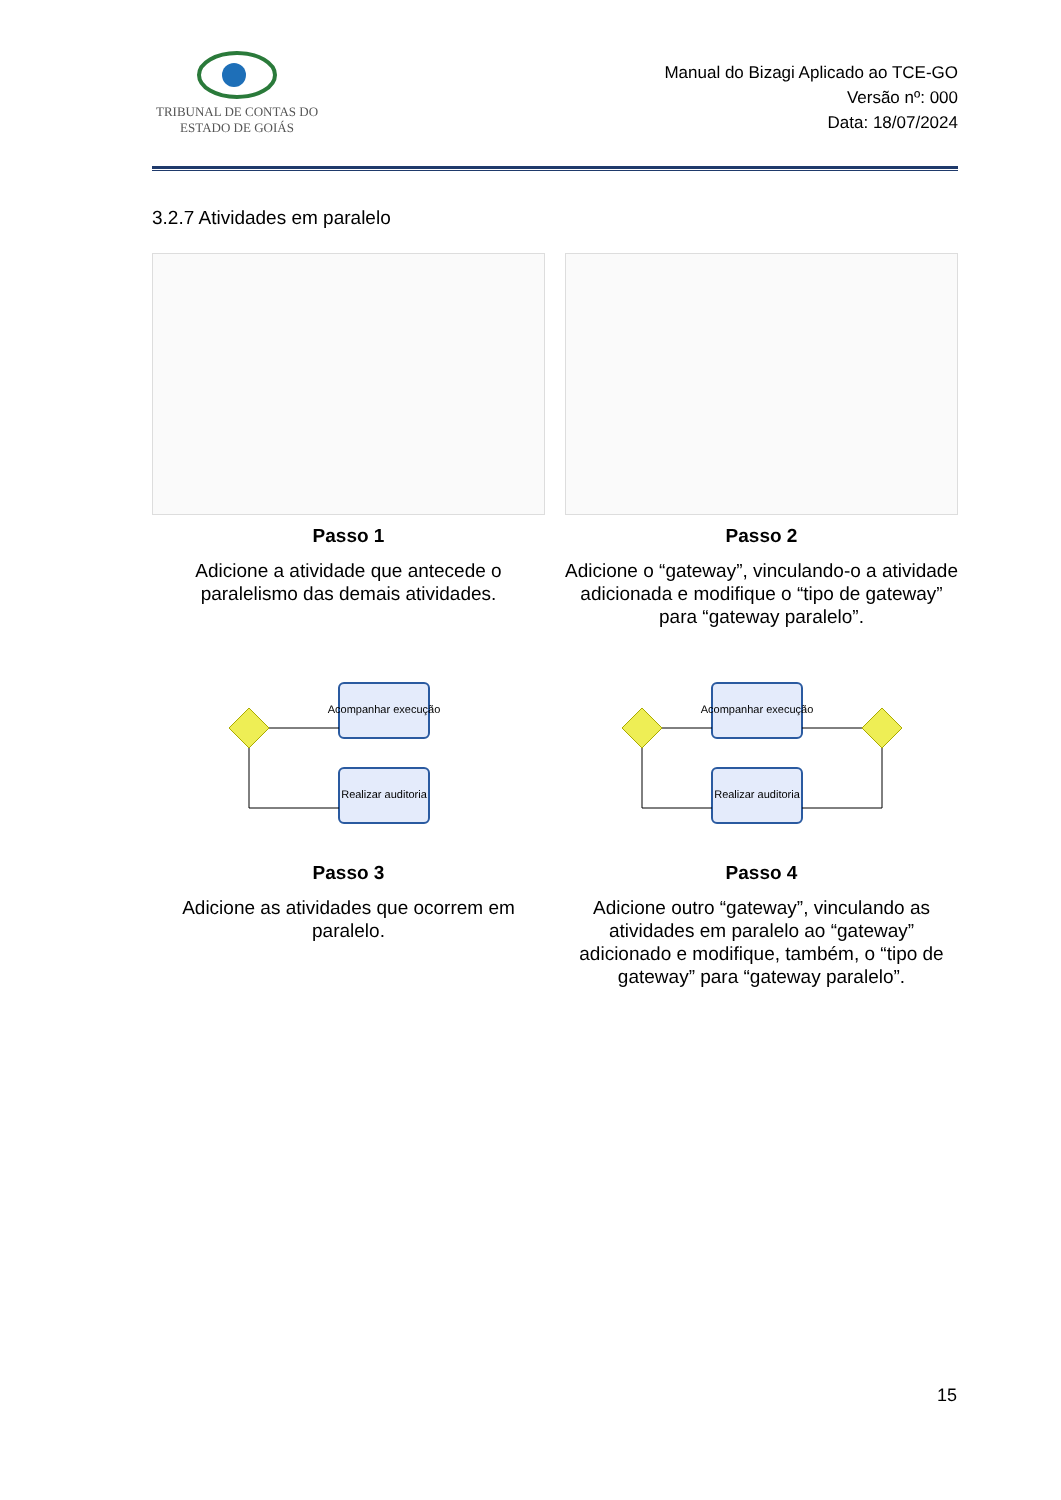TRIBUNAL DE CONTAS DO
ESTADO DE GOIÁS
Manual do Bizagi Aplicado ao TCE-GO
Versão nº: 000
Data: 18/07/2024
3.2.7 Atividades em paralelo
Passo 1
Adicione a atividade que antecede o paralelismo das demais atividades.
Passo 2
Adicione o “gateway”, vinculando-o a atividade adicionada e modifique o “tipo de gateway” para “gateway paralelo”.
Acompanhar execução
Realizar auditoria
Passo 3
Adicione as atividades que ocorrem em paralelo.
Acompanhar execução
Realizar auditoria
Passo 4
Adicione outro “gateway”, vinculando as atividades em paralelo ao “gateway” adicionado e modifique, também, o “tipo de gateway” para “gateway paralelo”.
15